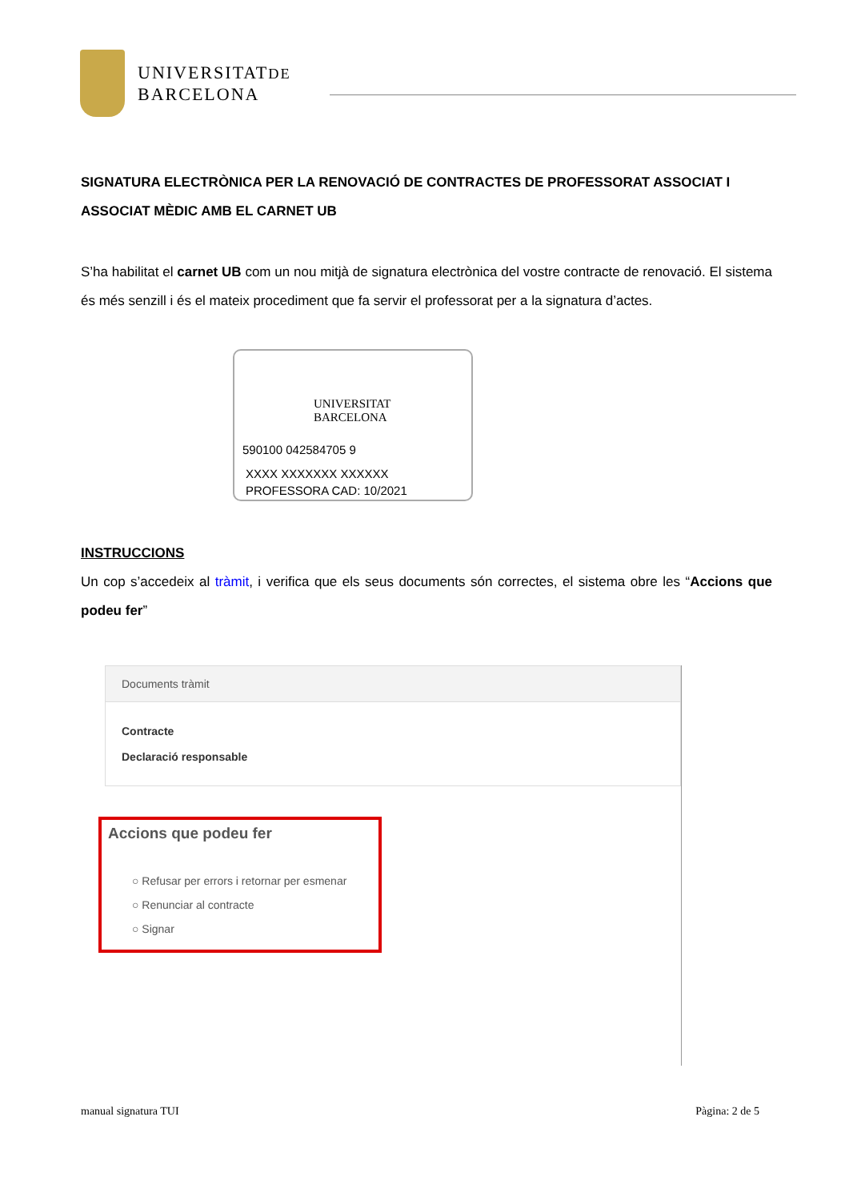UNIVERSITATDE
BARCELONA
SIGNATURA ELECTRÒNICA PER LA RENOVACIÓ DE CONTRACTES DE PROFESSORAT ASSOCIAT I ASSOCIAT MÈDIC AMB EL CARNET UB
S’ha habilitat el carnet UB com un nou mitjà de signatura electrònica del vostre contracte de renovació. El sistema és més senzill i és el mateix procediment que fa servir el professorat per a la signatura d’actes.
UNIVERSITAT
BARCELONA
590100 042584705 9
XXXX XXXXXXX XXXXXX
PROFESSORA CAD: 10/2021
INSTRUCCIONS
Un cop s’accedeix al tràmit, i verifica que els seus documents són correctes, el sistema obre les “Accions que podeu fer”
Documents tràmit
Contracte
Declaració responsable
Accions que podeu fer
○ Refusar per errors i retornar per esmenar
○ Renunciar al contracte
○ Signar
manual signatura TUI Pàgina: 2 de 5